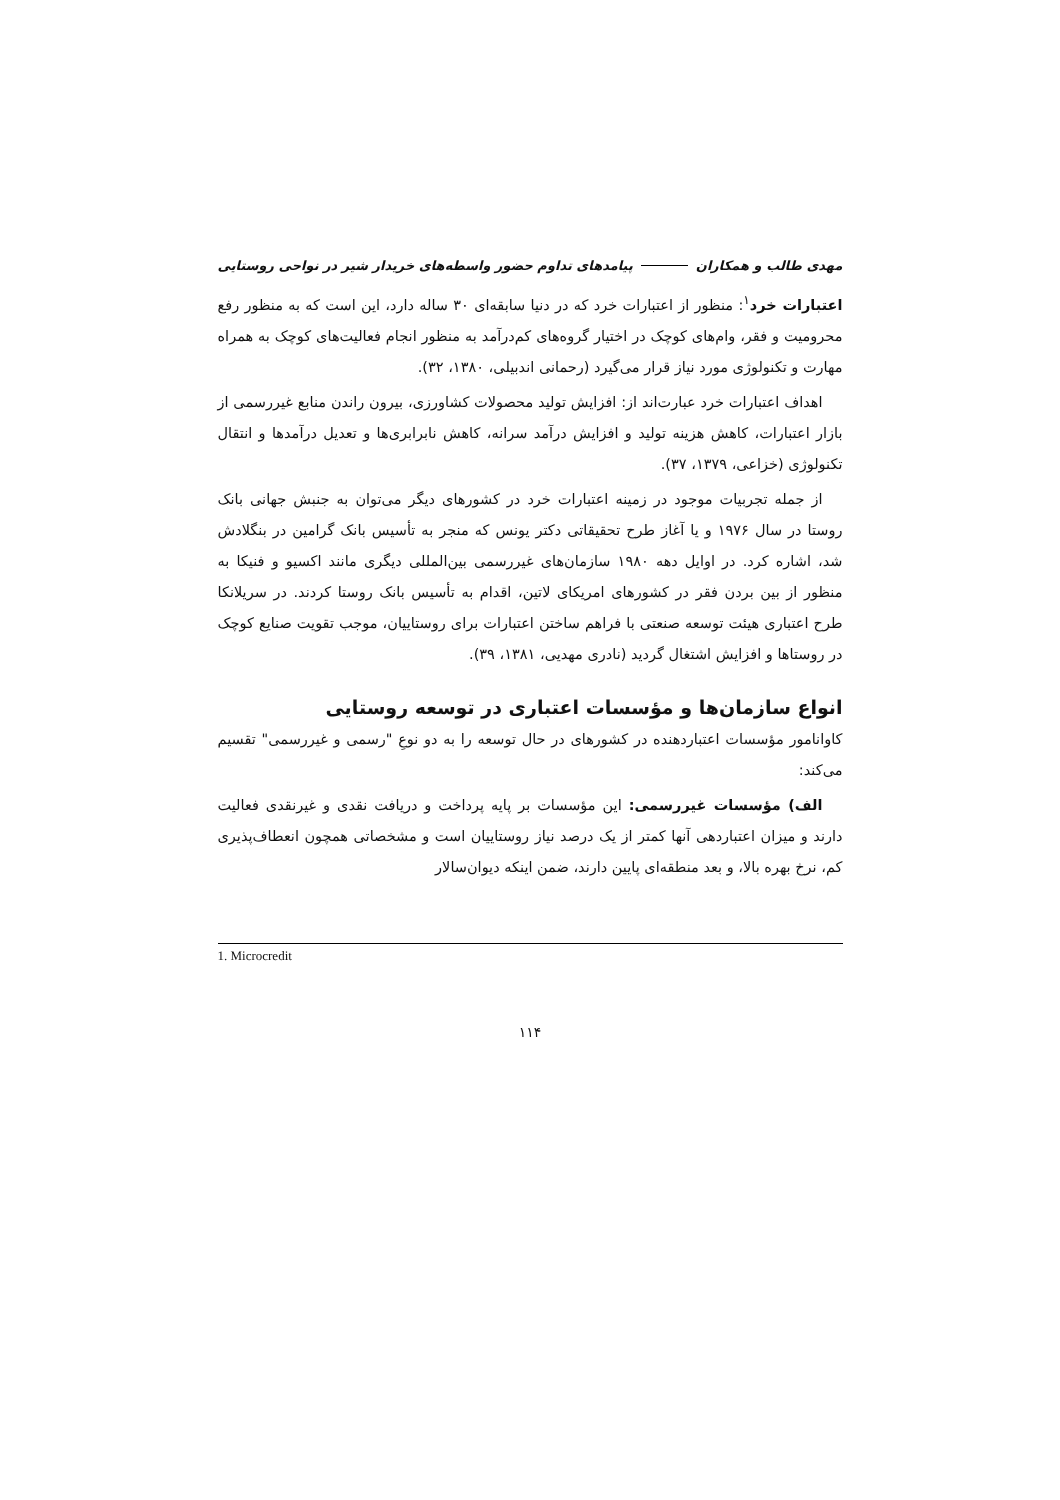مهدی طالب و همکاران پیامدهای تداوم حضور واسطه‌های خریدار شیر در نواحی روستایی
اعتبارات خرد<sup>۱</sup>: منظور از اعتبارات خرد که در دنیا سابقه‌ای ۳۰ ساله دارد، این است که به منظور رفع محرومیت و فقر، وام‌های کوچک در اختیار گروه‌های کم‌درآمد به منظور انجام فعالیت‌های کوچک به همراه مهارت و تکنولوژی مورد نیاز قرار می‌گیرد (رحمانی اندبیلی، ۱۳۸۰، ۳۲).
اهداف اعتبارات خرد عبارت‌اند از: افزایش تولید محصولات کشاورزی، بیرون راندن منابع غیررسمی از بازار اعتبارات، کاهش هزینه تولید و افزایش درآمد سرانه، کاهش نابرابری‌ها و تعدیل درآمدها و انتقال تکنولوژی (خزاعی، ۱۳۷۹، ۳۷).
از جمله تجربیات موجود در زمینه اعتبارات خرد در کشورهای دیگر می‌توان به جنبش جهانی بانک روستا در سال ۱۹۷۶ و یا آغاز طرح تحقیقاتی دکتر یونس که منجر به تأسیس بانک گرامین در بنگلادش شد، اشاره کرد. در اوایل دهه ۱۹۸۰ سازمان‌های غیررسمی بین‌المللی دیگری مانند اکسیو و فنیکا به منظور از بین بردن فقر در کشورهای امریکای لاتین، اقدام به تأسیس بانک روستا کردند. در سریلانکا طرح اعتباری هیئت توسعه صنعتی با فراهم ساختن اعتبارات برای روستاییان، موجب تقویت صنایع کوچک در روستاها و افزایش اشتغال گردید (نادری مهدیی، ۱۳۸۱، ۳۹).
انواع سازمان‌ها و مؤسسات اعتباری در توسعه روستایی
کاوانامور مؤسسات اعتباردهنده در کشورهای در حال توسعه را به دو نوعِ "رسمی و غیررسمی" تقسیم می‌کند:
الف) مؤسسات غیررسمی: این مؤسسات بر پایه پرداخت و دریافت نقدی و غیرنقدی فعالیت دارند و میزان اعتباردهی آنها کمتر از یک درصد نیاز روستاییان است و مشخصاتی همچون انعطاف‌پذیری کم، نرخ بهره بالا، و بعد منطقه‌ای پایین دارند، ضمن اینکه دیوان‌سالار
1. Microcredit
۱۱۴